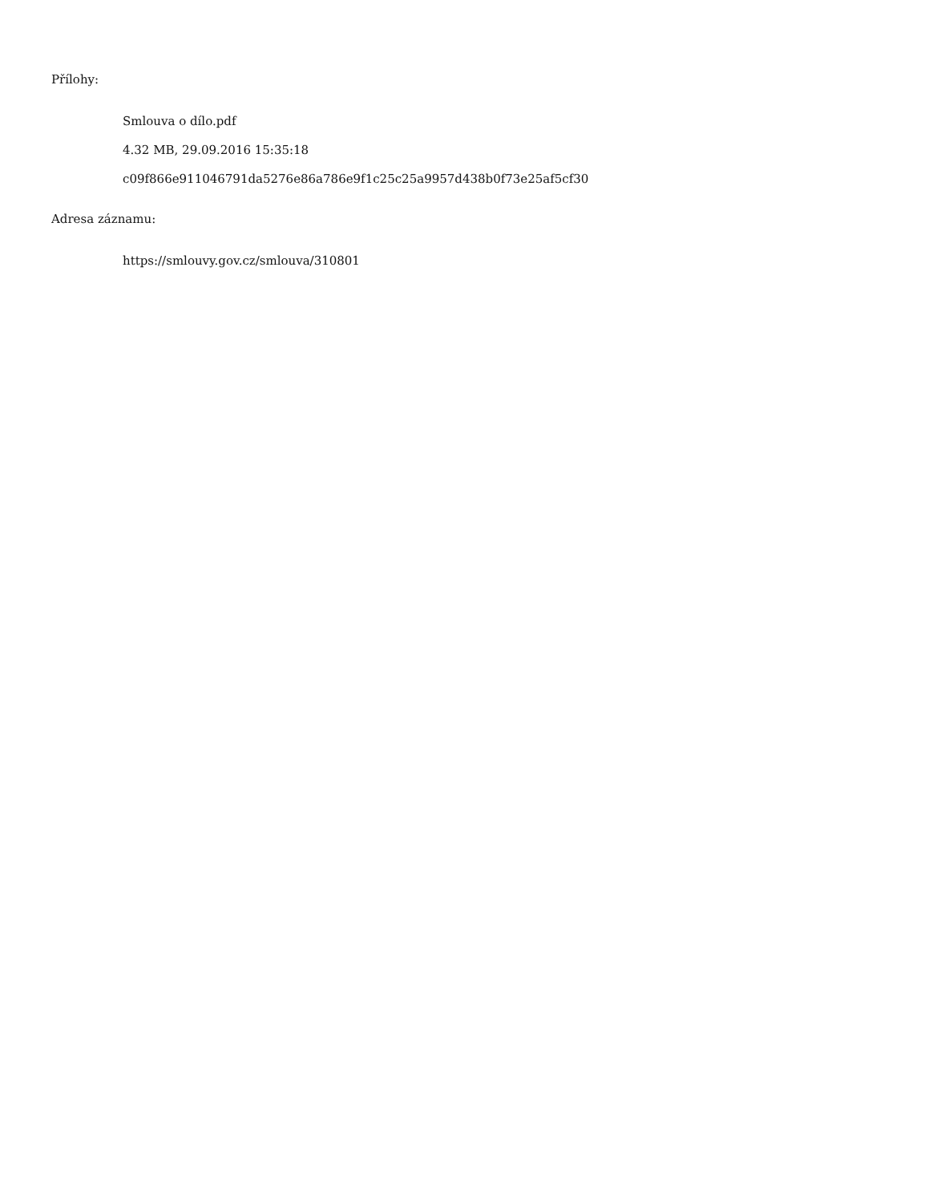Přílohy:
Smlouva o dílo.pdf
4.32 MB, 29.09.2016 15:35:18
c09f866e911046791da5276e86a786e9f1c25c25a9957d438b0f73e25af5cf30
Adresa záznamu:
https://smlouvy.gov.cz/smlouva/310801